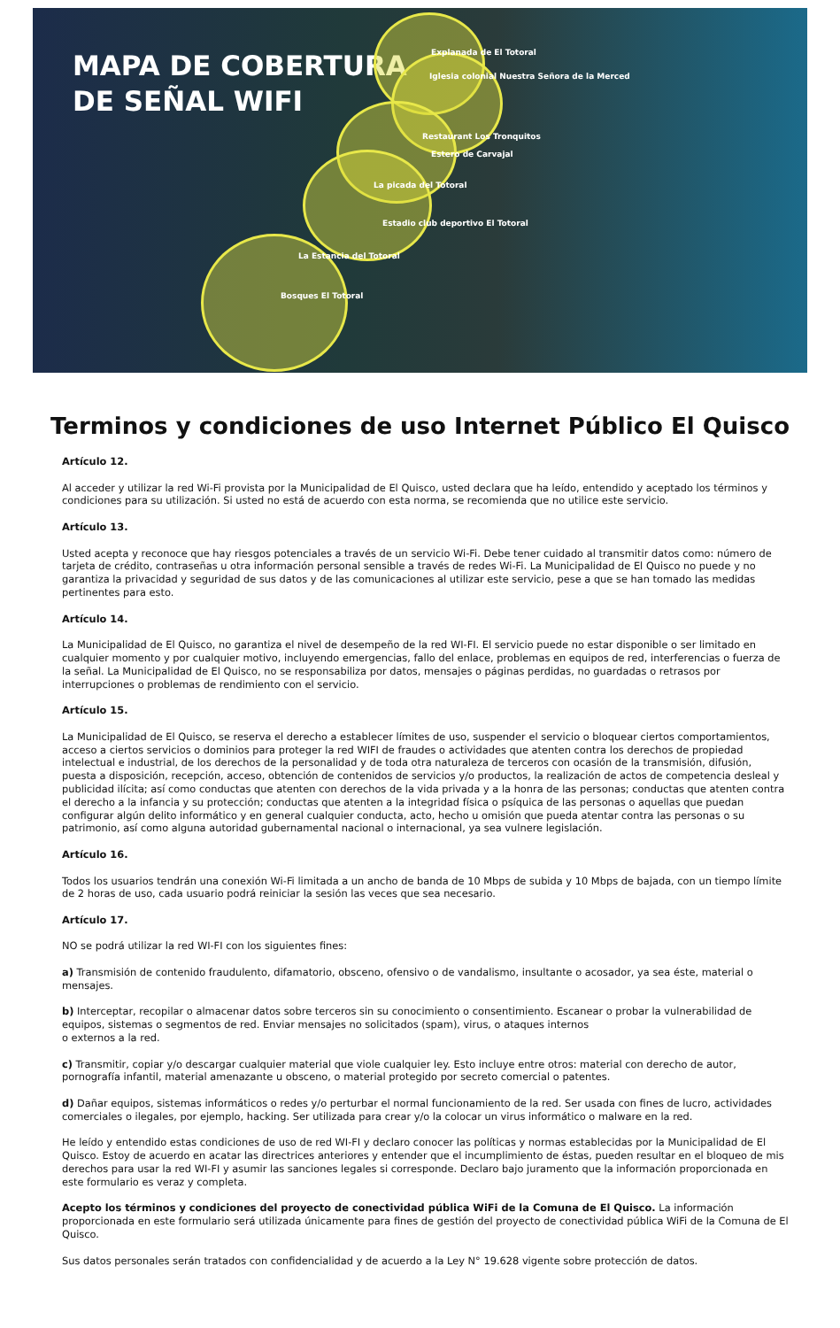MAPA DE COBERTURA
DE SEÑAL WIFI
Explanada de El Totoral
Iglesia colonial Nuestra Señora de la Merced
Restaurant Los Tronquitos
Estero de Carvajal
La picada del Totoral
Estadio club deportivo El Totoral
La Estancia del Totoral
Bosques El Totoral
Terminos y condiciones de uso Internet Público El Quisco
Artículo 12.
Al acceder y utilizar la red Wi-Fi provista por la Municipalidad de El Quisco, usted declara que ha leído, entendido y aceptado los términos y condiciones para su utilización. Si usted no está de acuerdo con esta norma, se recomienda que no utilice este servicio.
Artículo 13.
Usted acepta y reconoce que hay riesgos potenciales a través de un servicio Wi-Fi. Debe tener cuidado al transmitir datos como: número de tarjeta de crédito, contraseñas u otra información personal sensible a través de redes Wi-Fi. La Municipalidad de El Quisco no puede y no garantiza la privacidad y seguridad de sus datos y de las comunicaciones al utilizar este servicio, pese a que se han tomado las medidas pertinentes para esto.
Artículo 14.
La Municipalidad de El Quisco, no garantiza el nivel de desempeño de la red WI-FI. El servicio puede no estar disponible o ser limitado en cualquier momento y por cualquier motivo, incluyendo emergencias, fallo del enlace, problemas en equipos de red, interferencias o fuerza de la señal. La Municipalidad de El Quisco, no se responsabiliza por datos, mensajes o páginas perdidas, no guardadas o retrasos por interrupciones o problemas de rendimiento con el servicio.
Artículo 15.
La Municipalidad de El Quisco, se reserva el derecho a establecer límites de uso, suspender el servicio o bloquear ciertos comportamientos, acceso a ciertos servicios o dominios para proteger la red WIFI de fraudes o actividades que atenten contra los derechos de propiedad intelectual e industrial, de los derechos de la personalidad y de toda otra naturaleza de terceros con ocasión de la transmisión, difusión, puesta a disposición, recepción, acceso, obtención de contenidos de servicios y/o productos, la realización de actos de competencia desleal y publicidad ilícita; así como conductas que atenten con derechos de la vida privada y a la honra de las personas; conductas que atenten contra el derecho a la infancia y su protección; conductas que atenten a la integridad física o psíquica de las personas o aquellas que puedan configurar algún delito informático y en general cualquier conducta, acto, hecho u omisión que pueda atentar contra las personas o su patrimonio, así como alguna autoridad gubernamental nacional o internacional, ya sea vulnere legislación.
Artículo 16.
Todos los usuarios tendrán una conexión Wi-Fi limitada a un ancho de banda de 10 Mbps de subida y 10 Mbps de bajada, con un tiempo límite de 2 horas de uso, cada usuario podrá reiniciar la sesión las veces que sea necesario.
Artículo 17.
NO se podrá utilizar la red WI-FI con los siguientes fines:
a) Transmisión de contenido fraudulento, difamatorio, obsceno, ofensivo o de vandalismo, insultante o acosador, ya sea éste, material o mensajes.
b) Interceptar, recopilar o almacenar datos sobre terceros sin su conocimiento o consentimiento. Escanear o probar la vulnerabilidad de equipos, sistemas o segmentos de red. Enviar mensajes no solicitados (spam), virus, o ataques internos
o externos a la red.
c) Transmitir, copiar y/o descargar cualquier material que viole cualquier ley. Esto incluye entre otros: material con derecho de autor, pornografía infantil, material amenazante u obsceno, o material protegido por secreto comercial o patentes.
d) Dañar equipos, sistemas informáticos o redes y/o perturbar el normal funcionamiento de la red. Ser usada con fines de lucro, actividades comerciales o ilegales, por ejemplo, hacking. Ser utilizada para crear y/o la colocar un virus informático o malware en la red.
He leído y entendido estas condiciones de uso de red WI-FI y declaro conocer las políticas y normas establecidas por la Municipalidad de El Quisco. Estoy de acuerdo en acatar las directrices anteriores y entender que el incumplimiento de éstas, pueden resultar en el bloqueo de mis derechos para usar la red WI-FI y asumir las sanciones legales si corresponde. Declaro bajo juramento que la información proporcionada en este formulario es veraz y completa.
Acepto los términos y condiciones del proyecto de conectividad pública WiFi de la Comuna de El Quisco. La información proporcionada en este formulario será utilizada únicamente para fines de gestión del proyecto de conectividad pública WiFi de la Comuna de El Quisco.
Sus datos personales serán tratados con confidencialidad y de acuerdo a la Ley N° 19.628 vigente sobre protección de datos.